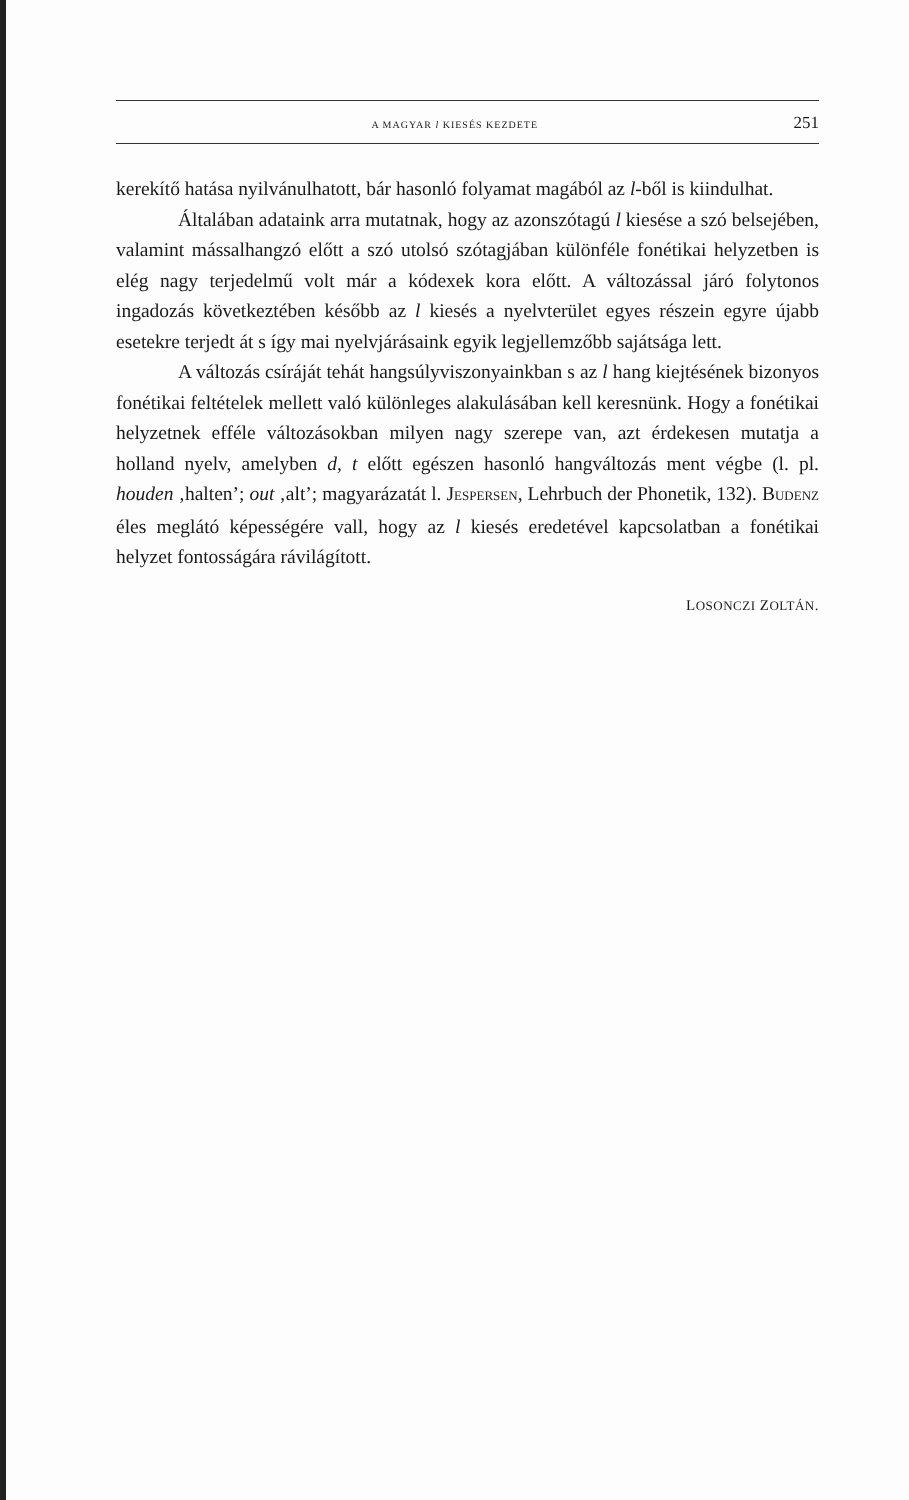A MAGYAR l KIESÉS KEZDETE 251
kerekítő hatása nyilvánulhatott, bár hasonló folyamat magából az l-ből is kiindulhat.
Általában adataink arra mutatnak, hogy az azonszótagú l kiesése a szó belsejében, valamint mássalhangzó előtt a szó utolsó szótagjában különféle fonétikai helyzetben is elég nagy terjedelmű volt már a kódexek kora előtt. A változással járó folytonos ingadozás következtében később az l kiesés a nyelvterület egyes részein egyre újabb esetekre terjedt át s így mai nyelvjárásaink egyik legjellemzőbb sajátsága lett.
A változás csíráját tehát hangsúlyviszonyainkban s az l hang kiejtésének bizonyos fonétikai feltételek mellett való különleges alakulásában kell keresnünk. Hogy a fonétikai helyzetnek efféle változásokban milyen nagy szerepe van, azt érdekesen mutatja a holland nyelv, amelyben d, t előtt egészen hasonló hangváltozás ment végbe (l. pl. houden ‚halten’; out ‚alt’; magyarázatát l. JESPERSEN, Lehrbuch der Phonetik, 132). BUDENZ éles meglátó képességére vall, hogy az l kiesés eredetével kapcsolatban a fonétikai helyzet fontosságára rávilágított.
LOSONCZI ZOLTÁN.